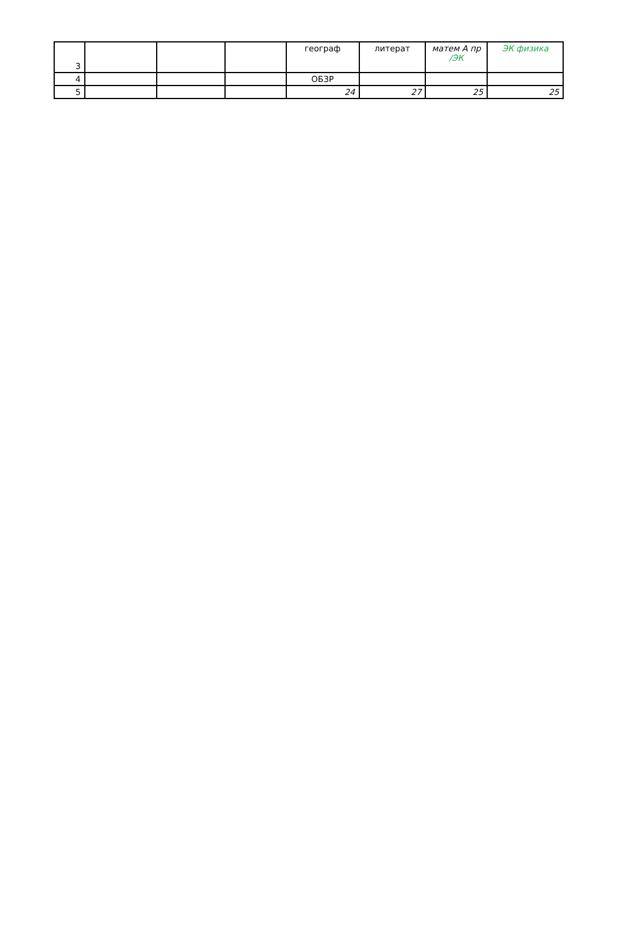| 3 | | | | географ | литерат | матем А пр /ЭК | ЭК физика |
| 4 | | | | ОБЗР | | | |
| 5 | | | | 24 | 27 | 25 | 25 |